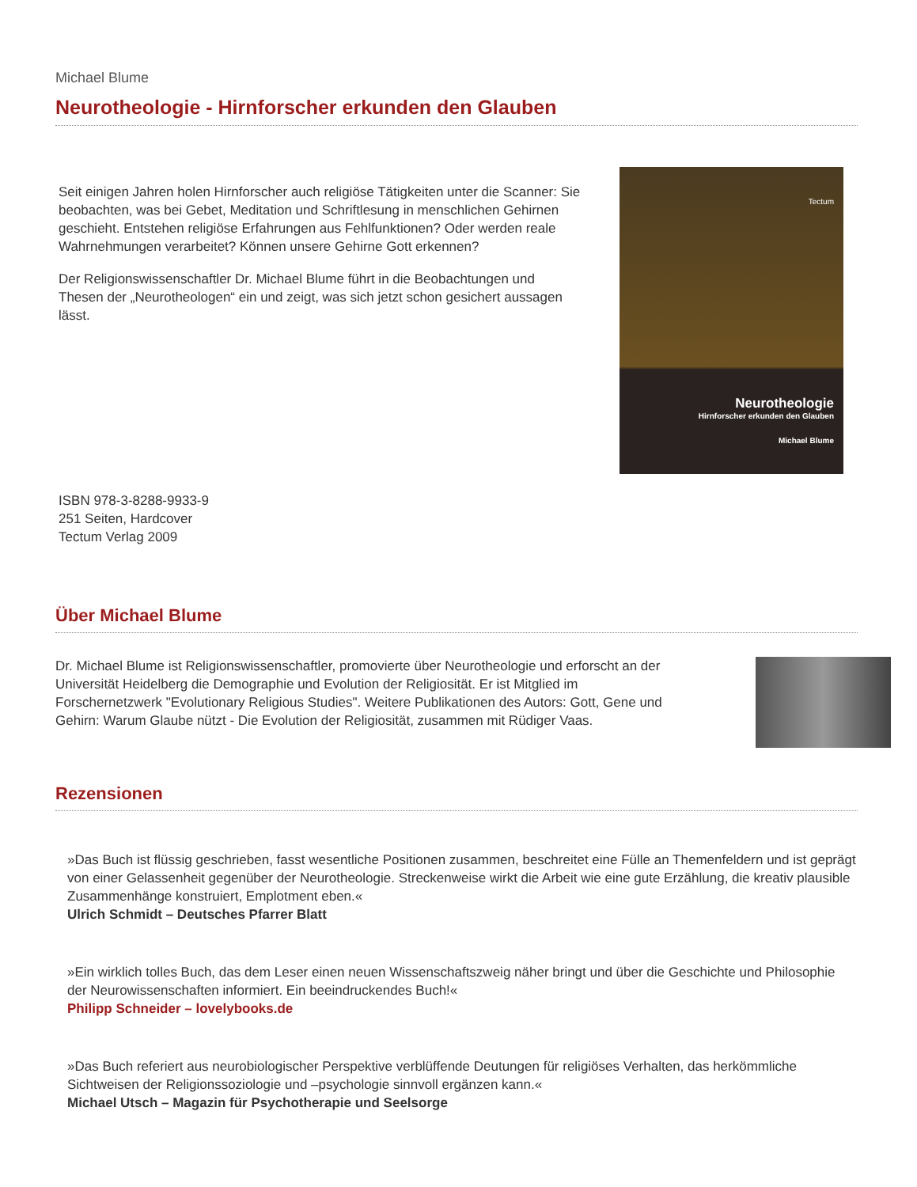Michael Blume
Neurotheologie - Hirnforscher erkunden den Glauben
Seit einigen Jahren holen Hirnforscher auch religiöse Tätigkeiten unter die Scanner: Sie beobachten, was bei Gebet, Meditation und Schriftlesung in menschlichen Gehirnen geschieht. Entstehen religiöse Erfahrungen aus Fehlfunktionen? Oder werden reale Wahrnehmungen verarbeitet? Können unsere Gehirne Gott erkennen?
Der Religionswissenschaftler Dr. Michael Blume führt in die Beobachtungen und Thesen der „Neurotheologen“ ein und zeigt, was sich jetzt schon gesichert aussagen lässt.
Tectum
Neurotheologie
Hirnforscher erkunden den Glauben
Michael Blume
ISBN 978-3-8288-9933-9
251 Seiten, Hardcover
Tectum Verlag 2009
Über Michael Blume
Dr. Michael Blume ist Religionswissenschaftler, promovierte über Neurotheologie und erforscht an der Universität Heidelberg die Demographie und Evolution der Religiosität. Er ist Mitglied im Forschernetzwerk "Evolutionary Religious Studies". Weitere Publikationen des Autors: Gott, Gene und Gehirn: Warum Glaube nützt - Die Evolution der Religiosität, zusammen mit Rüdiger Vaas.
Rezensionen
»Das Buch ist flüssig geschrieben, fasst wesentliche Positionen zusammen, beschreitet eine Fülle an Themenfeldern und ist geprägt von einer Gelassenheit gegenüber der Neurotheologie. Streckenweise wirkt die Arbeit wie eine gute Erzählung, die kreativ plausible Zusammenhänge konstruiert, Emplotment eben.«
Ulrich Schmidt – Deutsches Pfarrer Blatt
»Ein wirklich tolles Buch, das dem Leser einen neuen Wissenschaftszweig näher bringt und über die Geschichte und Philosophie der Neurowissenschaften informiert. Ein beeindruckendes Buch!«
Philipp Schneider – lovelybooks.de
»Das Buch referiert aus neurobiologischer Perspektive verblüffende Deutungen für religiöses Verhalten, das herkömmliche Sichtweisen der Religionssoziologie und –psychologie sinnvoll ergänzen kann.«
Michael Utsch – Magazin für Psychotherapie und Seelsorge